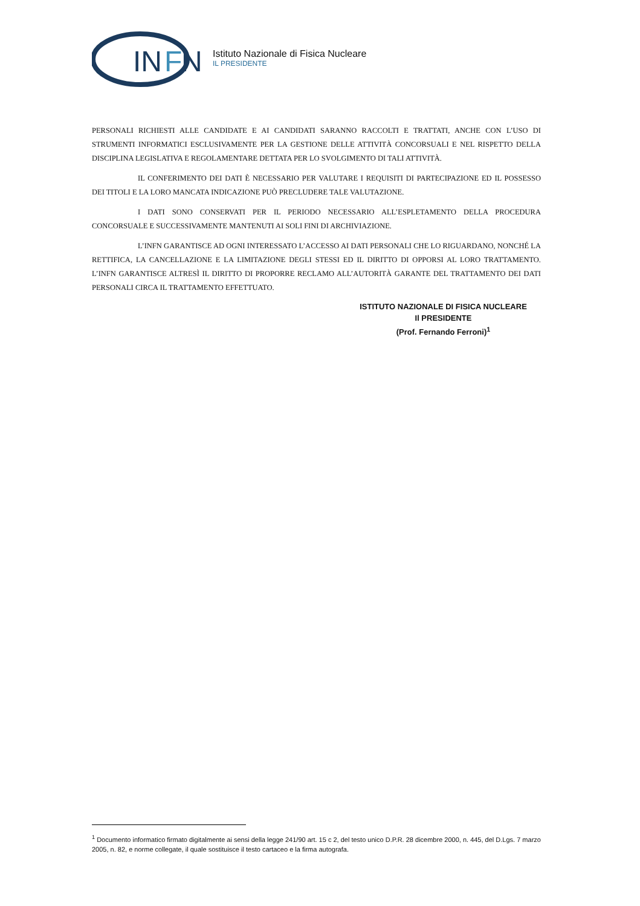IN
F
N
Istituto Nazionale di Fisica Nucleare
IL PRESIDENTE
PERSONALI RICHIESTI ALLE CANDIDATE E AI CANDIDATI SARANNO RACCOLTI E TRATTATI, ANCHE CON L’USO DI STRUMENTI INFORMATICI ESCLUSIVAMENTE PER LA GESTIONE DELLE ATTIVITÀ CONCORSUALI E NEL RISPETTO DELLA DISCIPLINA LEGISLATIVA E REGOLAMENTARE DETTATA PER LO SVOLGIMENTO DI TALI ATTIVITÀ.
IL CONFERIMENTO DEI DATI È NECESSARIO PER VALUTARE I REQUISITI DI PARTECIPAZIONE ED IL POSSESSO DEI TITOLI E LA LORO MANCATA INDICAZIONE PUÒ PRECLUDERE TALE VALUTAZIONE.
I DATI SONO CONSERVATI PER IL PERIODO NECESSARIO ALL’ESPLETAMENTO DELLA PROCEDURA CONCORSUALE E SUCCESSIVAMENTE MANTENUTI AI SOLI FINI DI ARCHIVIAZIONE.
L’INFN GARANTISCE AD OGNI INTERESSATO L’ACCESSO AI DATI PERSONALI CHE LO RIGUARDANO, NONCHÉ LA RETTIFICA, LA CANCELLAZIONE E LA LIMITAZIONE DEGLI STESSI ED IL DIRITTO DI OPPORSI AL LORO TRATTAMENTO. L’INFN GARANTISCE ALTRESÌ IL DIRITTO DI PROPORRE RECLAMO ALL’AUTORITÀ GARANTE DEL TRATTAMENTO DEI DATI PERSONALI CIRCA IL TRATTAMENTO EFFETTUATO.
ISTITUTO NAZIONALE DI FISICA NUCLEARE
Il PRESIDENTE
(Prof. Fernando Ferroni)<sup>1</sup>
<sup>1</sup> Documento informatico firmato digitalmente ai sensi della legge 241/90 art. 15 c 2, del testo unico D.P.R. 28 dicembre 2000, n. 445, del D.Lgs. 7 marzo 2005, n. 82, e norme collegate, il quale sostituisce il testo cartaceo e la firma autografa.